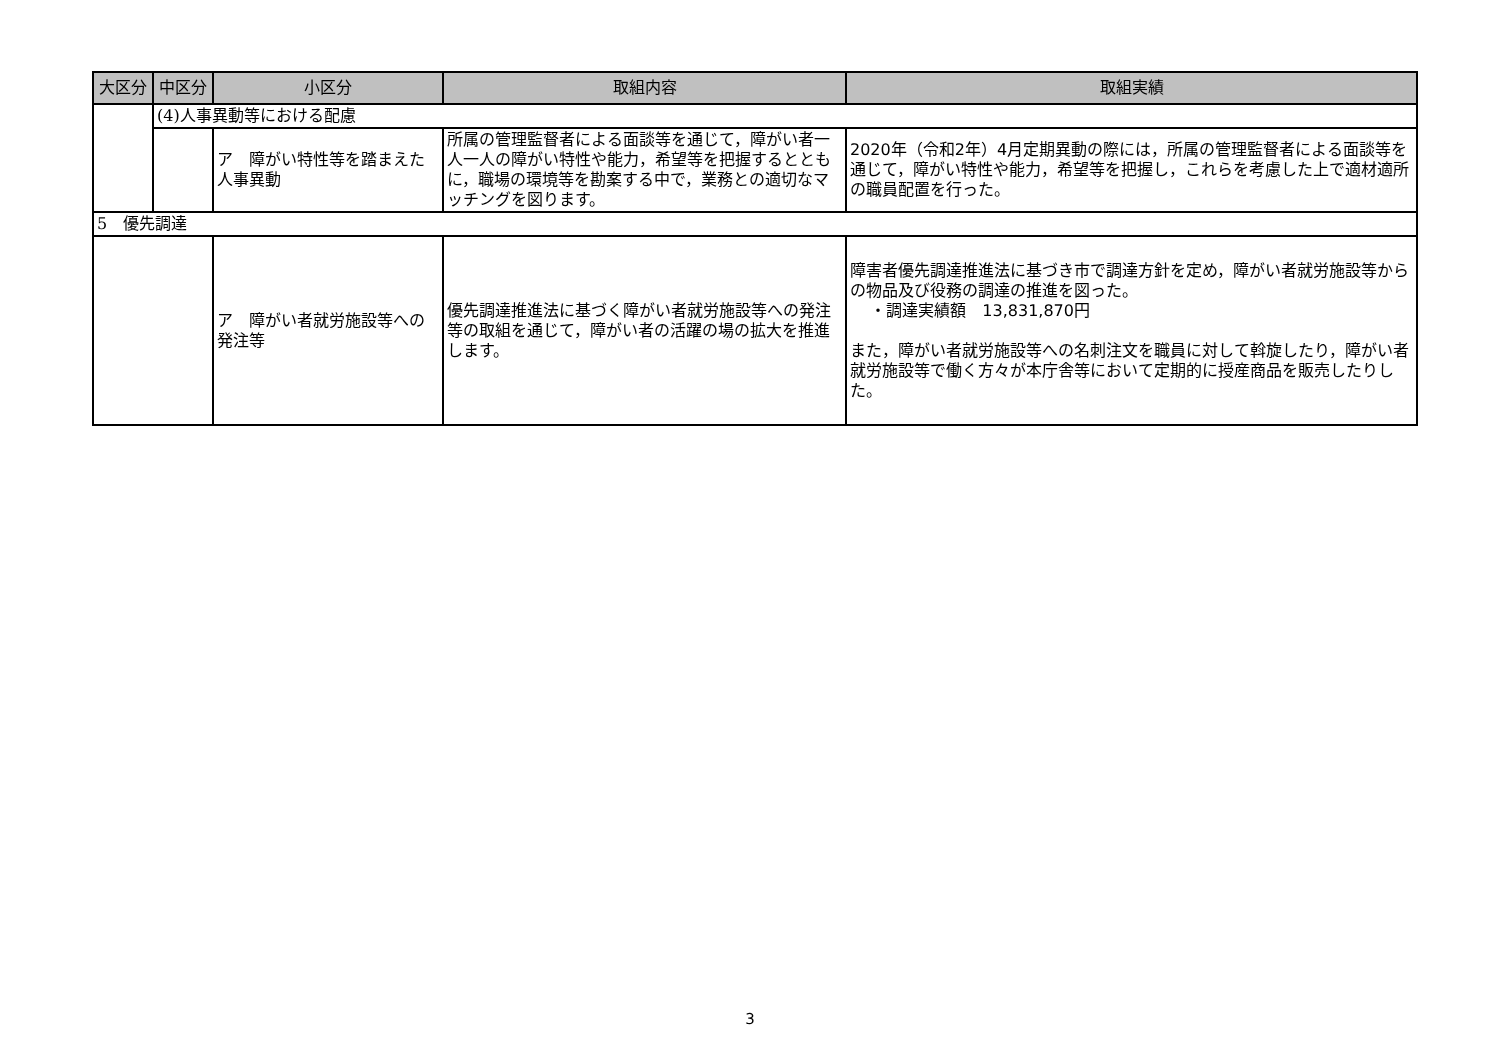| 大区分 | 中区分 | 小区分 | 取組内容 | 取組実績 |
| --- | --- | --- | --- | --- |
| | (4)人事異動等における配慮 | | | |
| | | ア 障がい特性等を踏まえた人事異動 | 所属の管理監督者による面談等を通じて，障がい者一人一人の障がい特性や能力，希望等を把握するとともに，職場の環境等を勘案する中で，業務との適切なマッチングを図ります。 | 2020年（令和2年）4月定期異動の際には，所属の管理監督者による面談等を通じて，障がい特性や能力，希望等を把握し，これらを考慮した上で適材適所の職員配置を行った。 |
| 5 優先調達 | | | | |
| | | ア 障がい者就労施設等への発注等 | 優先調達推進法に基づく障がい者就労施設等への発注等の取組を通じて，障がい者の活躍の場の拡大を推進します。 | 障害者優先調達推進法に基づき市で調達方針を定め，障がい者就労施設等からの物品及び役務の調達の推進を図った。 ・調達実績額 13,831,870円 また，障がい者就労施設等への名刺注文を職員に対して斡旋したり，障がい者就労施設等で働く方々が本庁舎等において定期的に授産商品を販売したりした。 |
3